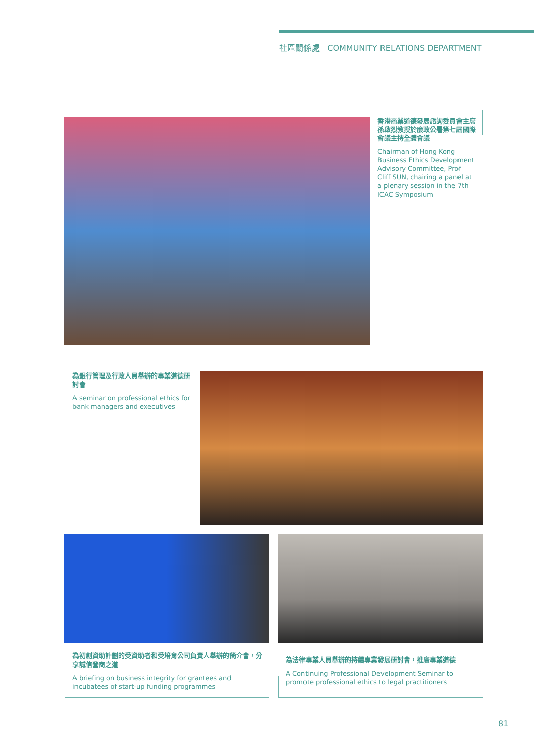社區關係處 COMMUNITY RELATIONS DEPARTMENT
香港商業道德發展諮詢委員會主席孫啟烈教授於廉政公署第七屆國際會議主持全體會議
Chairman of Hong Kong Business Ethics Development Advisory Committee, Prof Cliff SUN, chairing a panel at a plenary session in the 7th ICAC Symposium
為銀行管理及行政人員舉辦的專業道德研討會
A seminar on professional ethics for bank managers and executives
為初創資助計劃的受資助者和受培育公司負責人舉辦的簡介會，分享誠信營商之道
A briefing on business integrity for grantees and incubatees of start-up funding programmes
為法律專業人員舉辦的持續專業發展研討會，推廣專業道德
A Continuing Professional Development Seminar to promote professional ethics to legal practitioners
81